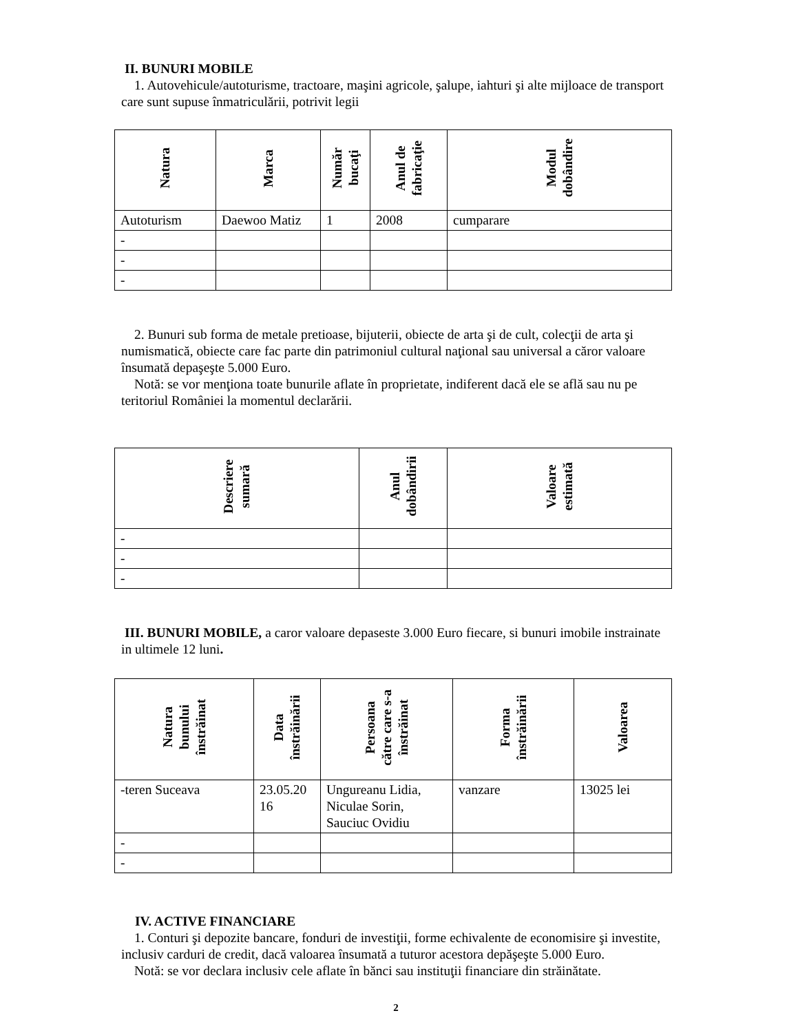II. BUNURI MOBILE
1. Autovehicule/autoturisme, tractoare, maşini agricole, şalupe, iahturi şi alte mijloace de transport care sunt supuse înmatriculării, potrivit legii
| Natura | Marca | Număr bucaţi | Anul de fabricaţie | Modul dobândire |
| --- | --- | --- | --- | --- |
| Autoturism | Daewoo Matiz | 1 | 2008 | cumparare |
| - | | | | |
| - | | | | |
| - | | | | |
2. Bunuri sub forma de metale pretioase, bijuterii, obiecte de arta şi de cult, colecţii de arta şi numismatică, obiecte care fac parte din patrimoniul cultural naţional sau universal a căror valoare însumată depaşeşte 5.000 Euro.
Notă: se vor menţiona toate bunurile aflate în proprietate, indiferent dacă ele se află sau nu pe teritoriul României la momentul declarării.
| Descriere sumară | Anul dobândirii | Valoare estimată |
| --- | --- | --- |
| - | | |
| - | | |
| - | | |
III. BUNURI MOBILE, a caror valoare depaseste 3.000 Euro fiecare, si bunuri imobile instrainate in ultimele 12 luni.
| Natura bunului înstrăinat | Data înstrăinării | Persoana către care s-a înstrăinat | Forma înstrăinării | Valoarea |
| --- | --- | --- | --- | --- |
| -teren Suceava | 23.05.20 16 | Ungureanu Lidia, Niculae Sorin, Sauciuc Ovidiu | vanzare | 13025 lei |
| - | | | | |
| - | | | | |
IV. ACTIVE FINANCIARE
1. Conturi şi depozite bancare, fonduri de investiţii, forme echivalente de economisire şi investite, inclusiv carduri de credit, dacă valoarea însumată a tuturor acestora depăşeşte 5.000 Euro.
Notă: se vor declara inclusiv cele aflate în bănci sau instituţii financiare din străinătate.
2